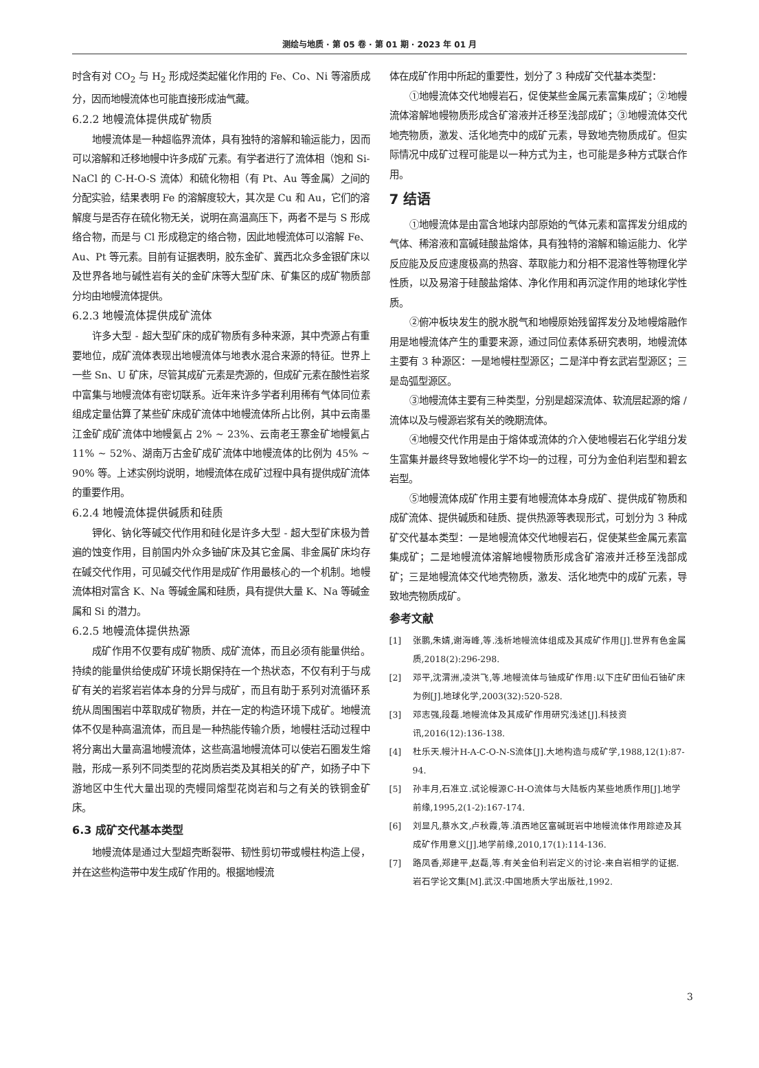测绘与地质 · 第 05 卷 · 第 01 期 · 2023 年 01 月
时含有对 CO<sub>2</sub> 与 H<sub>2</sub> 形成烃类起催化作用的 Fe、Co、Ni 等溶质成分，因而地幔流体也可能直接形成油气藏。
6.2.2 地幔流体提供成矿物质
地幔流体是一种超临界流体，具有独特的溶解和输运能力，因而可以溶解和迁移地幔中许多成矿元素。有学者进行了流体相（饱和 Si-NaCl 的 C-H-O-S 流体）和硫化物相（有 Pt、Au 等金属）之间的分配实验，结果表明 Fe 的溶解度较大，其次是 Cu 和 Au，它们的溶解度与是否存在硫化物无关，说明在高温高压下，两者不是与 S 形成络合物，而是与 Cl 形成稳定的络合物，因此地幔流体可以溶解 Fe、Au、Pt 等元素。目前有证据表明，胶东金矿、冀西北众多金银矿床以及世界各地与碱性岩有关的金矿床等大型矿床、矿集区的成矿物质部分均由地幔流体提供。
6.2.3 地幔流体提供成矿流体
许多大型 - 超大型矿床的成矿物质有多种来源，其中壳源占有重要地位，成矿流体表现出地幔流体与地表水混合来源的特征。世界上一些 Sn、U 矿床，尽管其成矿元素是壳源的，但成矿元素在酸性岩浆中富集与地幔流体有密切联系。近年来许多学者利用稀有气体同位素组成定量估算了某些矿床成矿流体中地幔流体所占比例，其中云南墨江金矿成矿流体中地幔氦占 2% ~ 23%、云南老王寨金矿地幔氦占 11% ~ 52%、湖南万古金矿成矿流体中地幔流体的比例为 45% ~ 90% 等。上述实例均说明，地幔流体在成矿过程中具有提供成矿流体的重要作用。
6.2.4 地幔流体提供碱质和硅质
钾化、钠化等碱交代作用和硅化是许多大型 - 超大型矿床极为普遍的蚀变作用，目前国内外众多铀矿床及其它金属、非金属矿床均存在碱交代作用，可见碱交代作用是成矿作用最核心的一个机制。地幔流体相对富含 K、Na 等碱金属和硅质，具有提供大量 K、Na 等碱金属和 Si 的潜力。
6.2.5 地幔流体提供热源
成矿作用不仅要有成矿物质、成矿流体，而且必须有能量供给。持续的能量供给使成矿环境长期保持在一个热状态，不仅有利于与成矿有关的岩浆岩岩体本身的分异与成矿，而且有助于系列对流循环系统从周围围岩中萃取成矿物质，并在一定的构造环境下成矿。地幔流体不仅是种高温流体，而且是一种热能传输介质，地幔柱活动过程中将分离出大量高温地幔流体，这些高温地幔流体可以使岩石圈发生熔融，形成一系列不同类型的花岗质岩类及其相关的矿产，如扬子中下游地区中生代大量出现的壳幔同熔型花岗岩和与之有关的铁铜金矿床。
6.3 成矿交代基本类型
地幔流体是通过大型超壳断裂带、韧性剪切带或幔柱构造上侵，并在这些构造带中发生成矿作用的。根据地幔流
体在成矿作用中所起的重要性，划分了 3 种成矿交代基本类型：
①地幔流体交代地幔岩石，促使某些金属元素富集成矿；②地幔流体溶解地幔物质形成含矿溶液并迁移至浅部成矿；③地幔流体交代地壳物质，激发、活化地壳中的成矿元素，导致地壳物质成矿。但实际情况中成矿过程可能是以一种方式为主，也可能是多种方式联合作用。
7 结语
①地幔流体是由富含地球内部原始的气体元素和富挥发分组成的气体、稀溶液和富碱硅酸盐熔体，具有独特的溶解和输运能力、化学反应能及反应速度极高的热容、萃取能力和分相不混溶性等物理化学性质，以及易溶于硅酸盐熔体、净化作用和再沉淀作用的地球化学性质。
②俯冲板块发生的脱水脱气和地幔原始残留挥发分及地幔熔融作用是地幔流体产生的重要来源，通过同位素体系研究表明，地幔流体主要有 3 种源区：一是地幔柱型源区；二是洋中脊玄武岩型源区；三是岛弧型源区。
③地幔流体主要有三种类型，分别是超深流体、软流层起源的熔 / 流体以及与幔源岩浆有关的晚期流体。
④地幔交代作用是由于熔体或流体的介入使地幔岩石化学组分发生富集并最终导致地幔化学不均一的过程，可分为金伯利岩型和碧玄岩型。
⑤地幔流体成矿作用主要有地幔流体本身成矿、提供成矿物质和成矿流体、提供碱质和硅质、提供热源等表现形式，可划分为 3 种成矿交代基本类型：一是地幔流体交代地幔岩石，促使某些金属元素富集成矿；二是地幔流体溶解地幔物质形成含矿溶液并迁移至浅部成矿；三是地幔流体交代地壳物质，激发、活化地壳中的成矿元素，导致地壳物质成矿。
参考文献
[1] 张鹏,朱婧,谢海峰,等.浅析地幔流体组成及其成矿作用[J].世界有色金属质,2018(2):296-298.
[2] 邓平,沈渭洲,凌洪飞,等.地幔流体与铀成矿作用:以下庄矿田仙石铀矿床为例[J].地球化学,2003(32):520-528.
[3] 邓志强,段磊.地幔流体及其成矿作用研究浅述[J].科技资讯,2016(12):136-138.
[4] 杜乐天.幔汁H-A-C-O-N-S流体[J].大地构造与成矿学,1988,12(1):87-94.
[5] 孙丰月,石准立.试论幔源C-H-O流体与大陆板内某些地质作用[J].地学前缘,1995,2(1-2):167-174.
[6] 刘显凡,蔡水文,卢秋霞,等.滇西地区富碱斑岩中地幔流体作用踪迹及其成矿作用意义[J].地学前缘,2010,17(1):114-136.
[7] 路凤香,郑建平,赵磊,等.有关金伯利岩定义的讨论-来自岩相学的证据.岩石学论文集[M].武汉:中国地质大学出版社,1992.
3